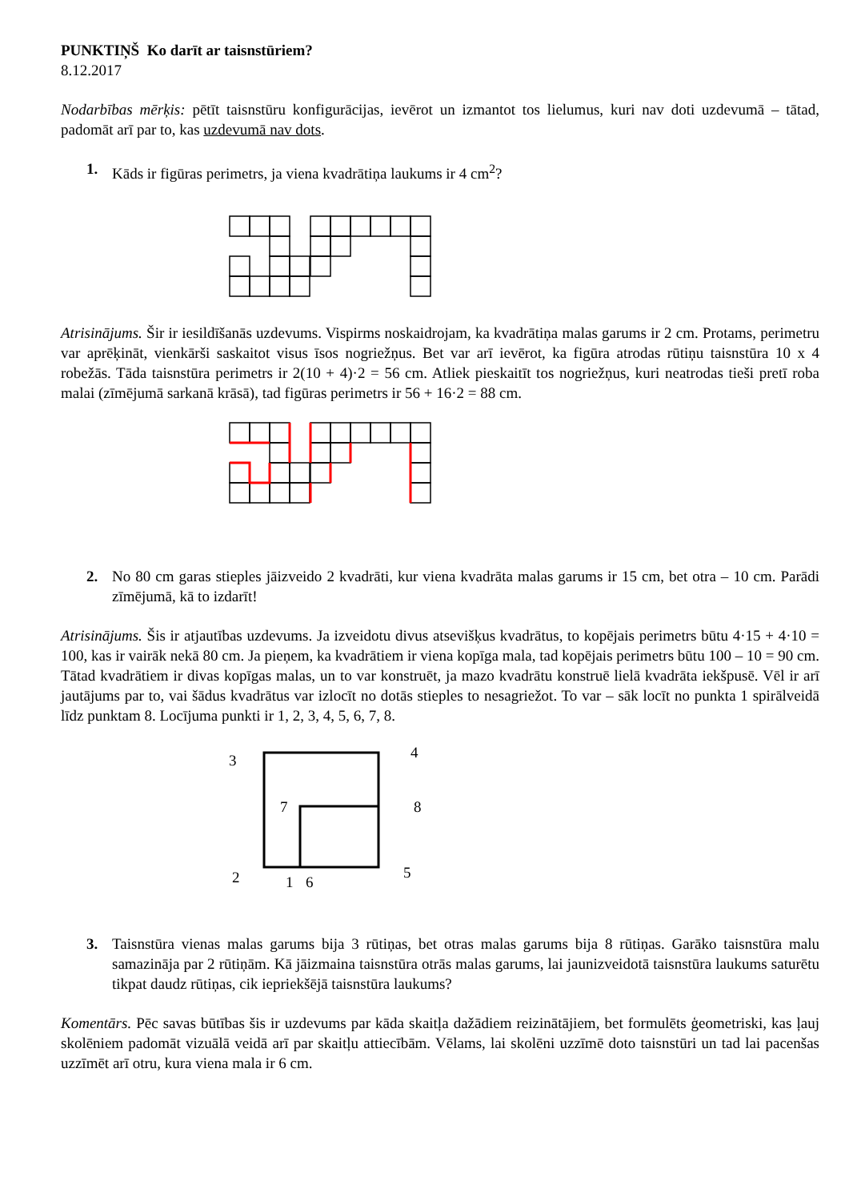PUNKTIŅŠ Ko darīt ar taisnstūriem?
8.12.2017
Nodarbības mērķis: pētīt taisnstūru konfigurācijas, ievērot un izmantot tos lielumus, kuri nav doti uzdevumā – tātad, padomāt arī par to, kas uzdevumā nav dots.
1. Kāds ir figūras perimetrs, ja viena kvadrātiņa laukums ir 4 cm<sup>2</sup>?
Atrisinājums. Šir ir iesildīšanās uzdevums. Vispirms noskaidrojam, ka kvadrātiņa malas garums ir 2 cm. Protams, perimetru var aprēķināt, vienkārši saskaitot visus īsos nogriežņus. Bet var arī ievērot, ka figūra atrodas rūtiņu taisnstūra 10 x 4 robežās. Tāda taisnstūra perimetrs ir 2(10 + 4)·2 = 56 cm. Atliek pieskaitīt tos nogriežņus, kuri neatrodas tieši pretī roba malai (zīmējumā sarkanā krāsā), tad figūras perimetrs ir 56 + 16·2 = 88 cm.
2. No 80 cm garas stieples jāizveido 2 kvadrāti, kur viena kvadrāta malas garums ir 15 cm, bet otra – 10 cm. Parādi zīmējumā, kā to izdarīt!
Atrisinājums. Šis ir atjautības uzdevums. Ja izveidotu divus atsevišķus kvadrātus, to kopējais perimetrs būtu 4·15 + 4·10 = 100, kas ir vairāk nekā 80 cm. Ja pieņem, ka kvadrātiem ir viena kopīga mala, tad kopējais perimetrs būtu 100 – 10 = 90 cm. Tātad kvadrātiem ir divas kopīgas malas, un to var konstruēt, ja mazo kvadrātu konstruē lielā kvadrāta iekšpusē. Vēl ir arī jautājums par to, vai šādus kvadrātus var izlocīt no dotās stieples to nesagriežot. To var – sāk locīt no punkta 1 spirālveidā līdz punktam 8. Locījuma punkti ir 1, 2, 3, 4, 5, 6, 7, 8.
3
4
7
8
2
1
6
5
3. Taisnstūra vienas malas garums bija 3 rūtiņas, bet otras malas garums bija 8 rūtiņas. Garāko taisnstūra malu samazināja par 2 rūtiņām. Kā jāizmaina taisnstūra otrās malas garums, lai jaunizveidotā taisnstūra laukums saturētu tikpat daudz rūtiņas, cik iepriekšējā taisnstūra laukums?
Komentārs. Pēc savas būtības šis ir uzdevums par kāda skaitļa dažādiem reizinātājiem, bet formulēts ģeometriski, kas ļauj skolēniem padomāt vizuālā veidā arī par skaitļu attiecībām. Vēlams, lai skolēni uzzīmē doto taisnstūri un tad lai pacenšas uzzīmēt arī otru, kura viena mala ir 6 cm.